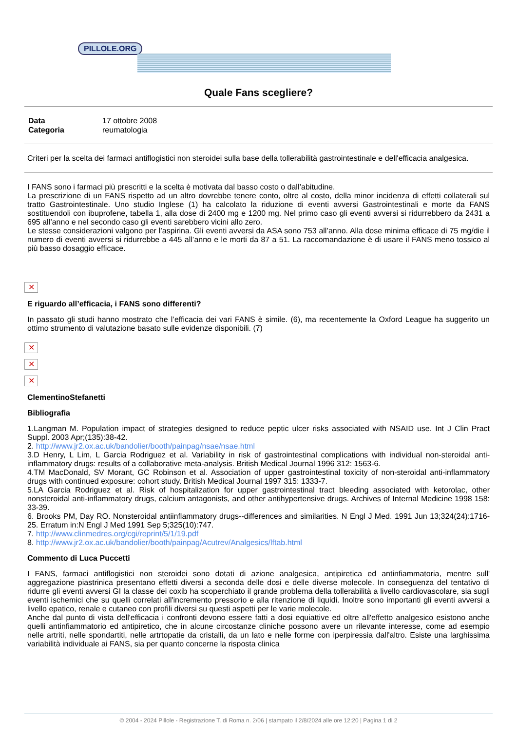PILLOLE.ORG
Quale Fans scegliere?
| Data | 17 ottobre 2008 |
| Categoria | reumatologia |
Criteri per la scelta dei farmaci antiflogistici non steroidei sulla base della tollerabilità gastrointestinale e dell'efficacia analgesica.
I FANS sono i farmaci più prescritti e la scelta è motivata dal basso costo o dall’abitudine.
La prescrizione di un FANS rispetto ad un altro dovrebbe tenere conto, oltre al costo, della minor incidenza di effetti collaterali sul tratto Gastrointestinale. Uno studio Inglese (1) ha calcolato la riduzione di eventi avversi Gastrointestinali e morte da FANS sostituendoli con ibuprofene, tabella 1, alla dose di 2400 mg e 1200 mg. Nel primo caso gli eventi avversi si ridurrebbero da 2431 a 695 all’anno e nel secondo caso gli eventi sarebbero vicini allo zero.
Le stesse considerazioni valgono per l’aspirina. Gli eventi avversi da ASA sono 753 all’anno. Alla dose minima efficace di 75 mg/die il numero di eventi avversi si ridurrebbe a 445 all’anno e le morti da 87 a 51. La raccomandazione è di usare il FANS meno tossico al più basso dosaggio efficace.
✕
E riguardo all’efficacia, i FANS sono differenti?
In passato gli studi hanno mostrato che l’efficacia dei vari FANS è simile. (6), ma recentemente la Oxford League ha suggerito un ottimo strumento di valutazione basato sulle evidenze disponibili. (7)
✕
✕
✕
ClementinoStefanetti
Bibliografia
1.Langman M. Population impact of strategies designed to reduce peptic ulcer risks associated with NSAID use. Int J Clin Pract Suppl. 2003 Apr;(135):38-42.
2. http://www.jr2.ox.ac.uk/bandolier/booth/painpag/nsae/nsae.html
3.D Henry, L Lim, L Garcia Rodriguez et al. Variability in risk of gastrointestinal complications with individual non-steroidal anti-inflammatory drugs: results of a collaborative meta-analysis. British Medical Journal 1996 312: 1563-6.
4.TM MacDonald, SV Morant, GC Robinson et al. Association of upper gastrointestinal toxicity of non-steroidal anti-inflammatory drugs with continued exposure: cohort study. British Medical Journal 1997 315: 1333-7.
5.LA Garcia Rodriguez et al. Risk of hospitalization for upper gastrointestinal tract bleeding associated with ketorolac, other nonsteroidal anti-inflammatory drugs, calcium antagonists, and other antihypertensive drugs. Archives of Internal Medicine 1998 158: 33-39.
6. Brooks PM, Day RO. Nonsteroidal antiinflammatory drugs--differences and similarities. N Engl J Med. 1991 Jun 13;324(24):1716-25. Erratum in:N Engl J Med 1991 Sep 5;325(10):747.
7. http://www.clinmedres.org/cgi/reprint/5/1/19.pdf
8. http://www.jr2.ox.ac.uk/bandolier/booth/painpag/Acutrev/Analgesics/lftab.html
Commento di Luca Puccetti
I FANS, farmaci antiflogistici non steroidei sono dotati di azione analgesica, antipiretica ed antinfiammatoria, mentre sull' aggregazione piastrinica presentano effetti diversi a seconda delle dosi e delle diverse molecole. In conseguenza del tentativo di ridurre gli eventi avversi GI la classe dei coxib ha scoperchiato il grande problema della tollerabilità a livello cardiovascolare, sia sugli eventi ischemici che su quelli correlati all'incremento pressorio e alla ritenzione di liquidi. Inoltre sono importanti gli eventi avversi a livello epatico, renale e cutaneo con profili diversi su questi aspetti per le varie molecole.
Anche dal punto di vista dell'efficacia i confronti devono essere fatti a dosi equiattive ed oltre all'effetto analgesico esistono anche quelli antinfiammatorio ed antipiretico, che in alcune circostanze cliniche possono avere un rilevante interesse, come ad esempio nelle artriti, nelle spondartiti, nelle artrtopatie da cristalli, da un lato e nelle forme con iperpiressia dall'altro. Esiste una larghissima variabilità individuale ai FANS, sia per quanto concerne la risposta clinica
© 2004 - 2024 Pillole - Registrazione T. di Roma n. 2/06 | stampato il 2/8/2024 alle ore 12:20 | Pagina 1 di 2